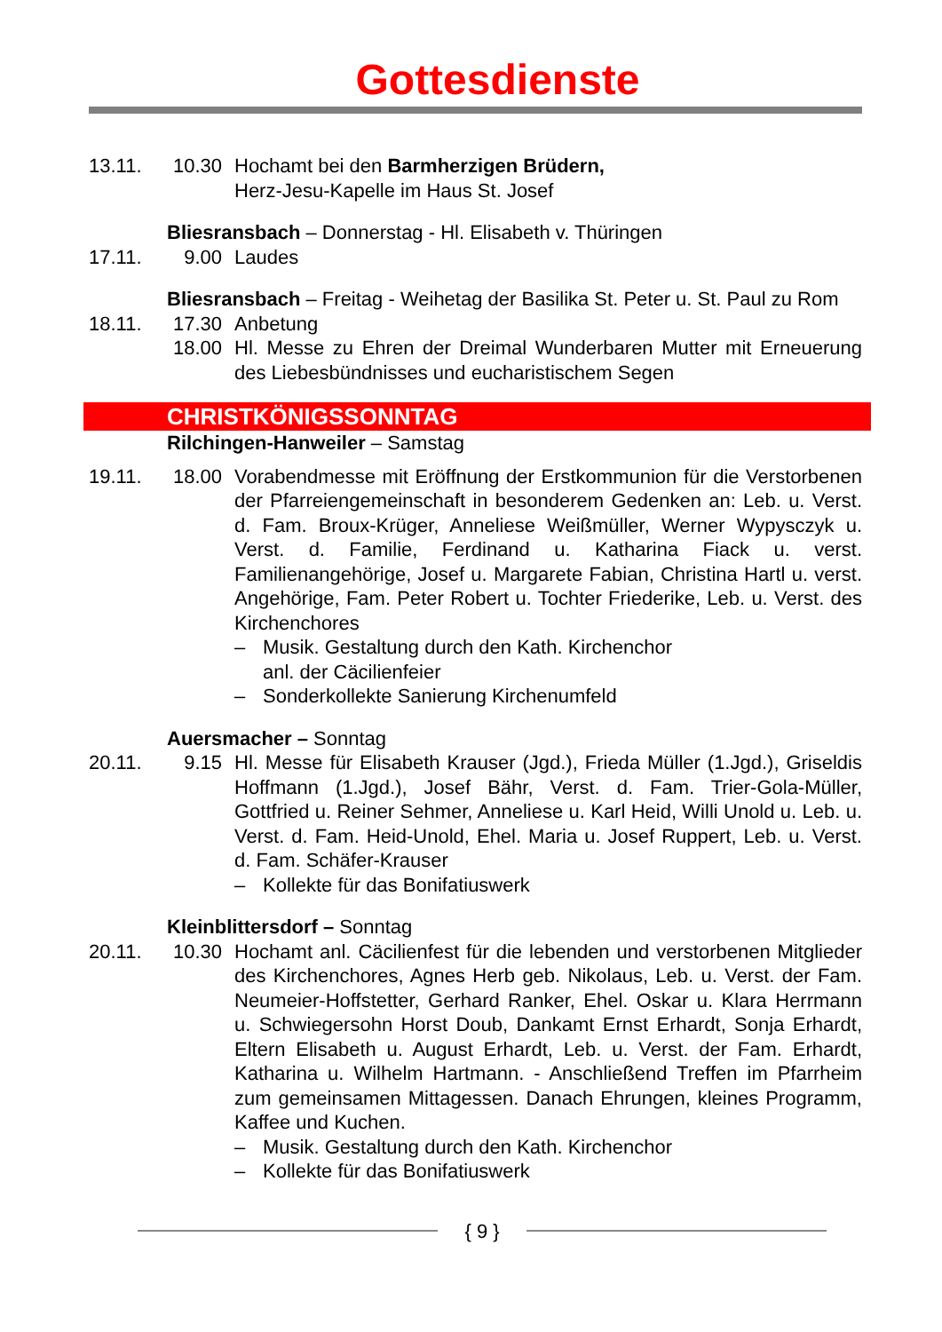Gottesdienste
13.11. 10.30
Hochamt bei den Barmherzigen Brüdern,
Herz-Jesu-Kapelle im Haus St. Josef
Bliesransbach – Donnerstag - Hl. Elisabeth v. Thüringen
17.11. 9.00 Laudes
Bliesransbach – Freitag - Weihetag der Basilika St. Peter u. St. Paul zu Rom
18.11. 17.30
Anbetung
18.00
Hl. Messe zu Ehren der Dreimal Wunderbaren Mutter mit Erneuerung des Liebesbündnisses und eucharistischem Segen
CHRISTKÖNIGSSONNTAG
Rilchingen-Hanweiler – Samstag
19.11. 18.00
Vorabendmesse mit Eröffnung der Erstkommunion für die Verstorbenen der Pfarreiengemeinschaft in besonderem Gedenken an: Leb. u. Verst. d. Fam. Broux-Krüger, Anneliese Weißmüller, Werner Wypysczyk u. Verst. d. Familie, Ferdinand u. Katharina Fiack u. verst. Familienangehörige, Josef u. Margarete Fabian, Christina Hartl u. verst. Angehörige, Fam. Peter Robert u. Tochter Friederike, Leb. u. Verst. des Kirchenchores
– Musik. Gestaltung durch den Kath. Kirchenchor
anl. der Cäcilienfeier
– Sonderkollekte Sanierung Kirchenumfeld
Auersmacher – Sonntag
20.11. 9.15 Hl. Messe für Elisabeth Krauser (Jgd.), Frieda Müller (1.Jgd.), Griseldis Hoffmann (1.Jgd.), Josef Bähr, Verst. d. Fam. Trier-Gola-Müller, Gottfried u. Reiner Sehmer, Anneliese u. Karl Heid, Willi Unold u. Leb. u. Verst. d. Fam. Heid-Unold, Ehel. Maria u. Josef Ruppert, Leb. u. Verst. d. Fam. Schäfer-Krauser
– Kollekte für das Bonifatiuswerk
Kleinblittersdorf – Sonntag
20.11. 10.30
Hochamt anl. Cäcilienfest für die lebenden und verstorbenen Mitglieder des Kirchenchores, Agnes Herb geb. Nikolaus, Leb. u. Verst. der Fam. Neumeier-Hoffstetter, Gerhard Ranker, Ehel. Oskar u. Klara Herrmann u. Schwiegersohn Horst Doub, Dankamt Ernst Erhardt, Sonja Erhardt, Eltern Elisabeth u. August Erhardt, Leb. u. Verst. der Fam. Erhardt, Katharina u. Wilhelm Hartmann. - Anschließend Treffen im Pfarrheim zum gemeinsamen Mittagessen. Danach Ehrungen, kleines Programm, Kaffee und Kuchen.
– Musik. Gestaltung durch den Kath. Kirchenchor
– Kollekte für das Bonifatiuswerk
{ 9 }